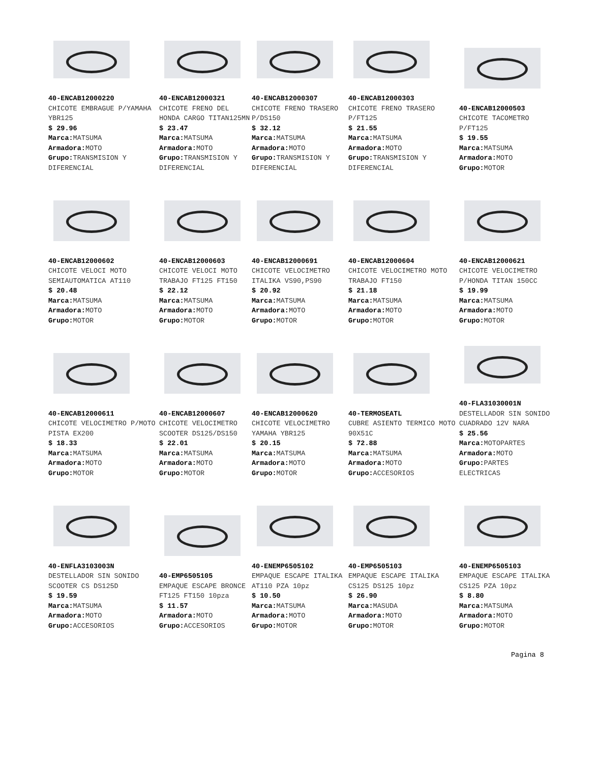40-ENCAB12000220
CHICOTE EMBRAGUE P/YAMAHA YBR125
$ 29.96
Marca: MATSUMA
Armadora: MOTO
Grupo: TRANSMISION Y DIFERENCIAL
40-ENCAB12000321
CHICOTE FRENO DEL HONDA CARGO TITAN125MN
$ 23.47
Marca: MATSUMA
Armadora: MOTO
Grupo: TRANSMISION Y DIFERENCIAL
40-ENCAB12000307
CHICOTE FRENO TRASERO P/DS150
$ 32.12
Marca: MATSUMA
Armadora: MOTO
Grupo: TRANSMISION Y DIFERENCIAL
40-ENCAB12000303
CHICOTE FRENO TRASERO P/FT125
$ 21.55
Marca: MATSUMA
Armadora: MOTO
Grupo: TRANSMISION Y DIFERENCIAL
40-ENCAB12000503
CHICOTE TACOMETRO P/FT125
$ 19.55
Marca: MATSUMA
Armadora: MOTO
Grupo: MOTOR
40-ENCAB12000602
CHICOTE VELOCI MOTO SEMIAUTOMATICA AT110
$ 20.48
Marca: MATSUMA
Armadora: MOTO
Grupo: MOTOR
40-ENCAB12000603
CHICOTE VELOCI MOTO TRABAJO FT125 FT150
$ 22.12
Marca: MATSUMA
Armadora: MOTO
Grupo: MOTOR
40-ENCAB12000691
CHICOTE VELOCIMETRO ITALIKA VS90,PS90
$ 20.92
Marca: MATSUMA
Armadora: MOTO
Grupo: MOTOR
40-ENCAB12000604
CHICOTE VELOCIMETRO MOTO TRABAJO FT150
$ 21.18
Marca: MATSUMA
Armadora: MOTO
Grupo: MOTOR
40-ENCAB12000621
CHICOTE VELOCIMETRO P/HONDA TITAN 150CC
$ 19.99
Marca: MATSUMA
Armadora: MOTO
Grupo: MOTOR
40-ENCAB12000611
CHICOTE VELOCIMETRO P/MOTO PISTA EX200
$ 18.33
Marca: MATSUMA
Armadora: MOTO
Grupo: MOTOR
40-ENCAB12000607
CHICOTE VELOCIMETRO SCOOTER DS125/DS150
$ 22.01
Marca: MATSUMA
Armadora: MOTO
Grupo: MOTOR
40-ENCAB12000620
CHICOTE VELOCIMETRO YAMAHA YBR125
$ 20.15
Marca: MATSUMA
Armadora: MOTO
Grupo: MOTOR
40-TERMOSEATL
CUBRE ASIENTO TERMICO MOTO 90X51C
$ 72.88
Marca: MATSUMA
Armadora: MOTO
Grupo: ACCESORIOS
40-FLA31030001N
DESTELLADOR SIN SONIDO CUADRADO 12V NARA
$ 25.56
Marca: MOTOPARTES
Armadora: MOTO
Grupo: PARTES ELECTRICAS
40-ENFLA3103003N
DESTELLADOR SIN SONIDO SCOOTER CS DS125D
$ 19.59
Marca: MATSUMA
Armadora: MOTO
Grupo: ACCESORIOS
40-EMP6505105
EMPAQUE ESCAPE BRONCE FT125 FT150 10pza
$ 11.57
Armadora: MOTO
Grupo: ACCESORIOS
40-ENEMP6505102
EMPAQUE ESCAPE ITALIKA AT110 PZA 10pz
$ 10.50
Marca: MATSUMA
Armadora: MOTO
Grupo: MOTOR
40-EMP6505103
EMPAQUE ESCAPE ITALIKA CS125 DS125 10pz
$ 26.90
Marca: MASUDA
Armadora: MOTO
Grupo: MOTOR
40-ENEMP6505103
EMPAQUE ESCAPE ITALIKA CS125 PZA 10pz
$ 8.80
Marca: MATSUMA
Armadora: MOTO
Grupo: MOTOR
Pagina 8